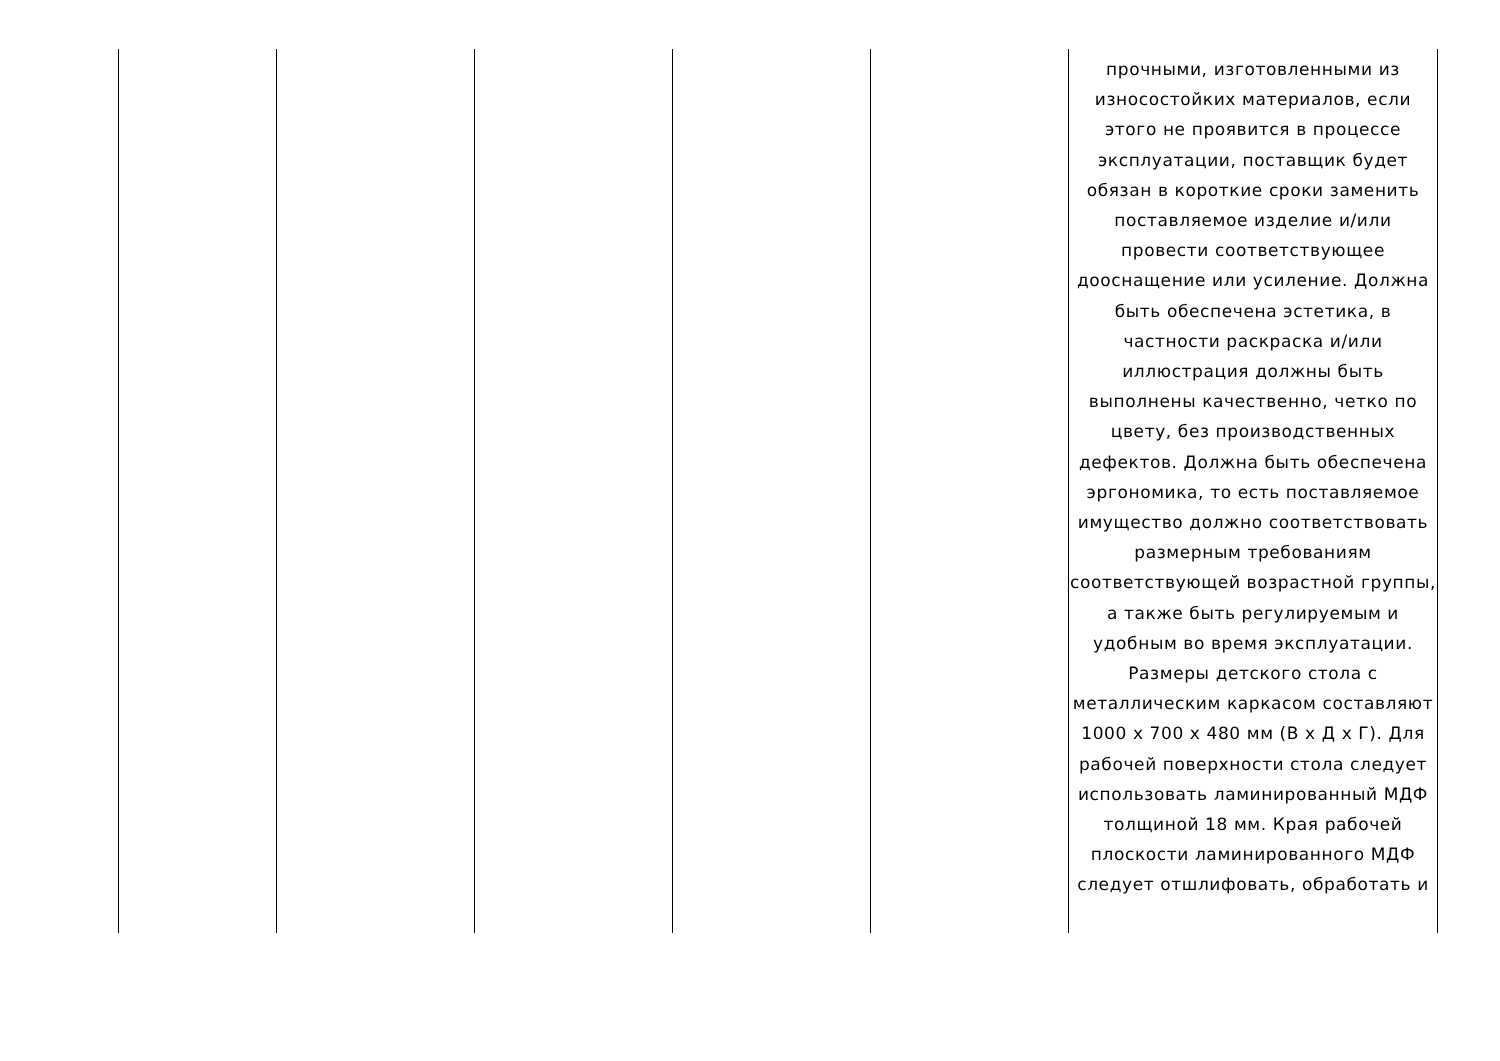| | | | | | прочными, изготовленными из износостойких материалов, если этого не проявится в процессе эксплуатации, поставщик будет обязан в короткие сроки заменить поставляемое изделие и/или провести соответствующее дооснащение или усиление. Должна быть обеспечена эстетика, в частности раскраска и/или иллюстрация должны быть выполнены качественно, четко по цвету, без производственных дефектов. Должна быть обеспечена эргономика, то есть поставляемое имущество должно соответствовать размерным требованиям соответствующей возрастной группы, а также быть регулируемым и удобным во время эксплуатации. Размеры детского стола с металлическим каркасом составляют 1000 х 700 х 480 мм (В х Д х Г). Для рабочей поверхности стола следует использовать ламинированный МДФ толщиной 18 мм. Края рабочей плоскости ламинированного МДФ следует отшлифовать, обработать и |